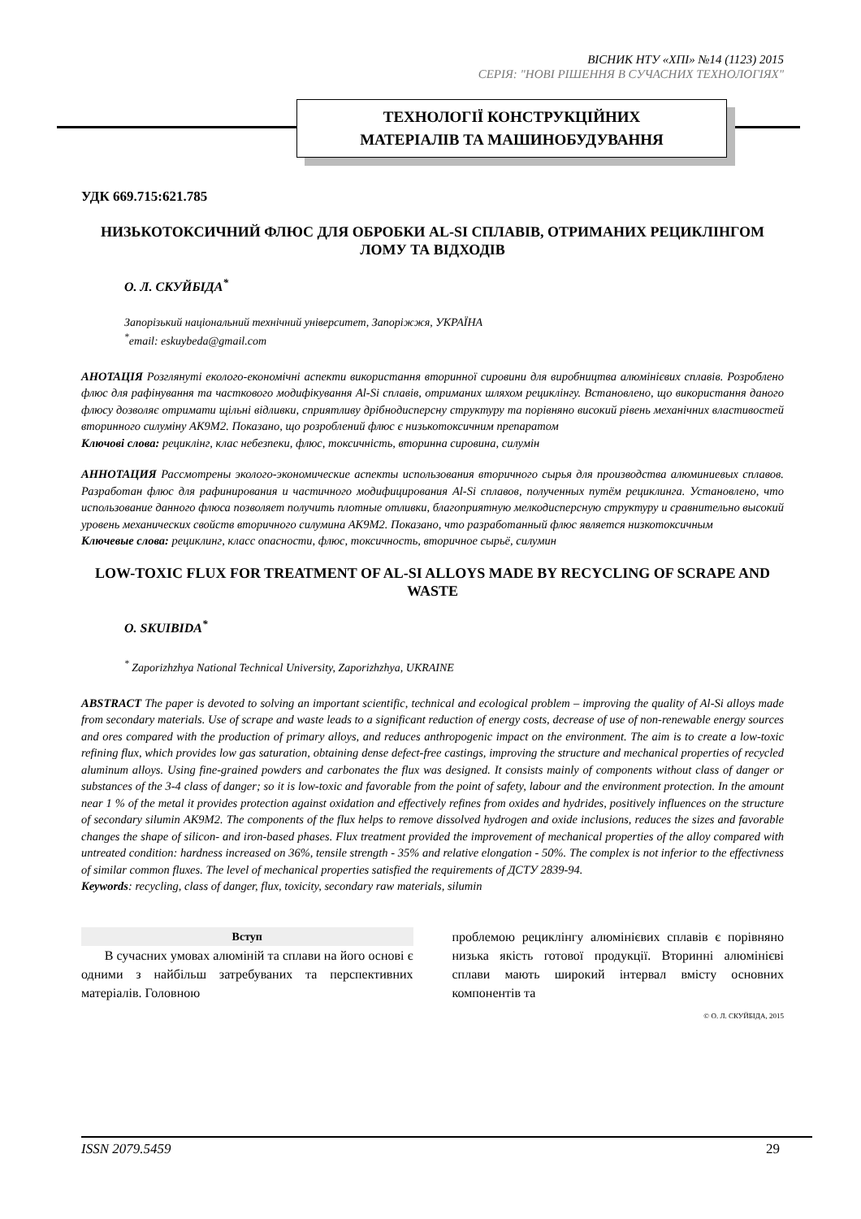ВІСНИК НТУ «ХПІ» №14 (1123) 2015
СЕРІЯ: "НОВІ РІШЕННЯ В СУЧАСНИХ ТЕХНОЛОГІЯХ"
ТЕХНОЛОГІЇ КОНСТРУКЦІЙНИХ
МАТЕРІАЛІВ ТА МАШИНОБУДУВАННЯ
УДК 669.715:621.785
НИЗЬКОТОКСИЧНИЙ ФЛЮС ДЛЯ ОБРОБКИ AL-SI СПЛАВІВ, ОТРИМАНИХ РЕЦИКЛІНГОМ ЛОМУ ТА ВІДХОДІВ
О. Л. СКУЙБІДА<sup>*</sup>
Запорізький національний технічний університет, Запоріжжя, УКРАЇНА
<sup>*</sup> email: eskuybeda@gmail.com
АНОТАЦІЯ Розглянуті еколого-економічні аспекти використання вторинної сировини для виробництва алюмінієвих сплавів. Розроблено флюс для рафінування та часткового модифікування Al-Si сплавів, отриманих шляхом рециклінгу. Встановлено, що використання даного флюсу дозволяє отримати щільні відливки, сприятливу дрібнодисперсну структуру та порівняно високий рівень механічних властивостей вторинного силуміну АК9М2. Показано, що розроблений флюс є низькотоксичним препаратом
Ключові слова: рециклінг, клас небезпеки, флюс, токсичність, вторинна сировина, силумін
АННОТАЦИЯ Рассмотрены эколого-экономические аспекты использования вторичного сырья для производства алюминиевых сплавов. Разработан флюс для рафинирования и частичного модифицирования Al-Si сплавов, полученных путём рециклинга. Установлено, что использование данного флюса позволяет получить плотные отливки, благоприятную мелкодисперсную структуру и сравнительно высокий уровень механических свойств вторичного силумина АК9М2. Показано, что разработанный флюс является низкотоксичным
Ключевые слова: рециклинг, класс опасности, флюс, токсичность, вторичное сырьё, силумин
LOW-TOXIC FLUX FOR TREATMENT OF AL-SI ALLOYS MADE BY RECYCLING OF SCRAPE AND WASTE
O. SKUIBIDA<sup>*</sup>
<sup>*</sup> Zaporizhzhya National Technical University, Zaporizhzhya, UKRAINE
ABSTRACT The paper is devoted to solving an important scientific, technical and ecological problem – improving the quality of Al-Si alloys made from secondary materials. Use of scrape and waste leads to a significant reduction of energy costs, decrease of use of non-renewable energy sources and ores compared with the production of primary alloys, and reduces anthropogenic impact on the environment. The aim is to create a low-toxic refining flux, which provides low gas saturation, obtaining dense defect-free castings, improving the structure and mechanical properties of recycled aluminum alloys. Using fine-grained powders and carbonates the flux was designed. It consists mainly of components without class of danger or substances of the 3-4 class of danger; so it is low-toxic and favorable from the point of safety, labour and the environment protection. In the amount near 1 % of the metal it provides protection against oxidation and effectively refines from oxides and hydrides, positively influences on the structure of secondary silumin АК9М2. The components of the flux helps to remove dissolved hydrogen and oxide inclusions, reduces the sizes and favorable changes the shape of silicon- and iron-based phases. Flux treatment provided the improvement of mechanical properties of the alloy compared with untreated condition: hardness increased on 36%, tensile strength - 35% and relative elongation - 50%. The complex is not inferior to the effectivness of similar common fluxes. The level of mechanical properties satisfied the requirements of ДСТУ 2839-94.
Keywords: recycling, class of danger, flux, toxicity, secondary raw materials, silumin
Вступ
В сучасних умовах алюміній та сплави на його основі є одними з найбільш затребуваних та перспективних матеріалів. Головною
проблемою рециклінгу алюмінієвих сплавів є порівняно низька якість готової продукції. Вторинні алюмінієві сплави мають широкий інтервал вмісту основних компонентів та
© О. Л. СКУЙБІДА, 2015
ISSN 2079.5459 29